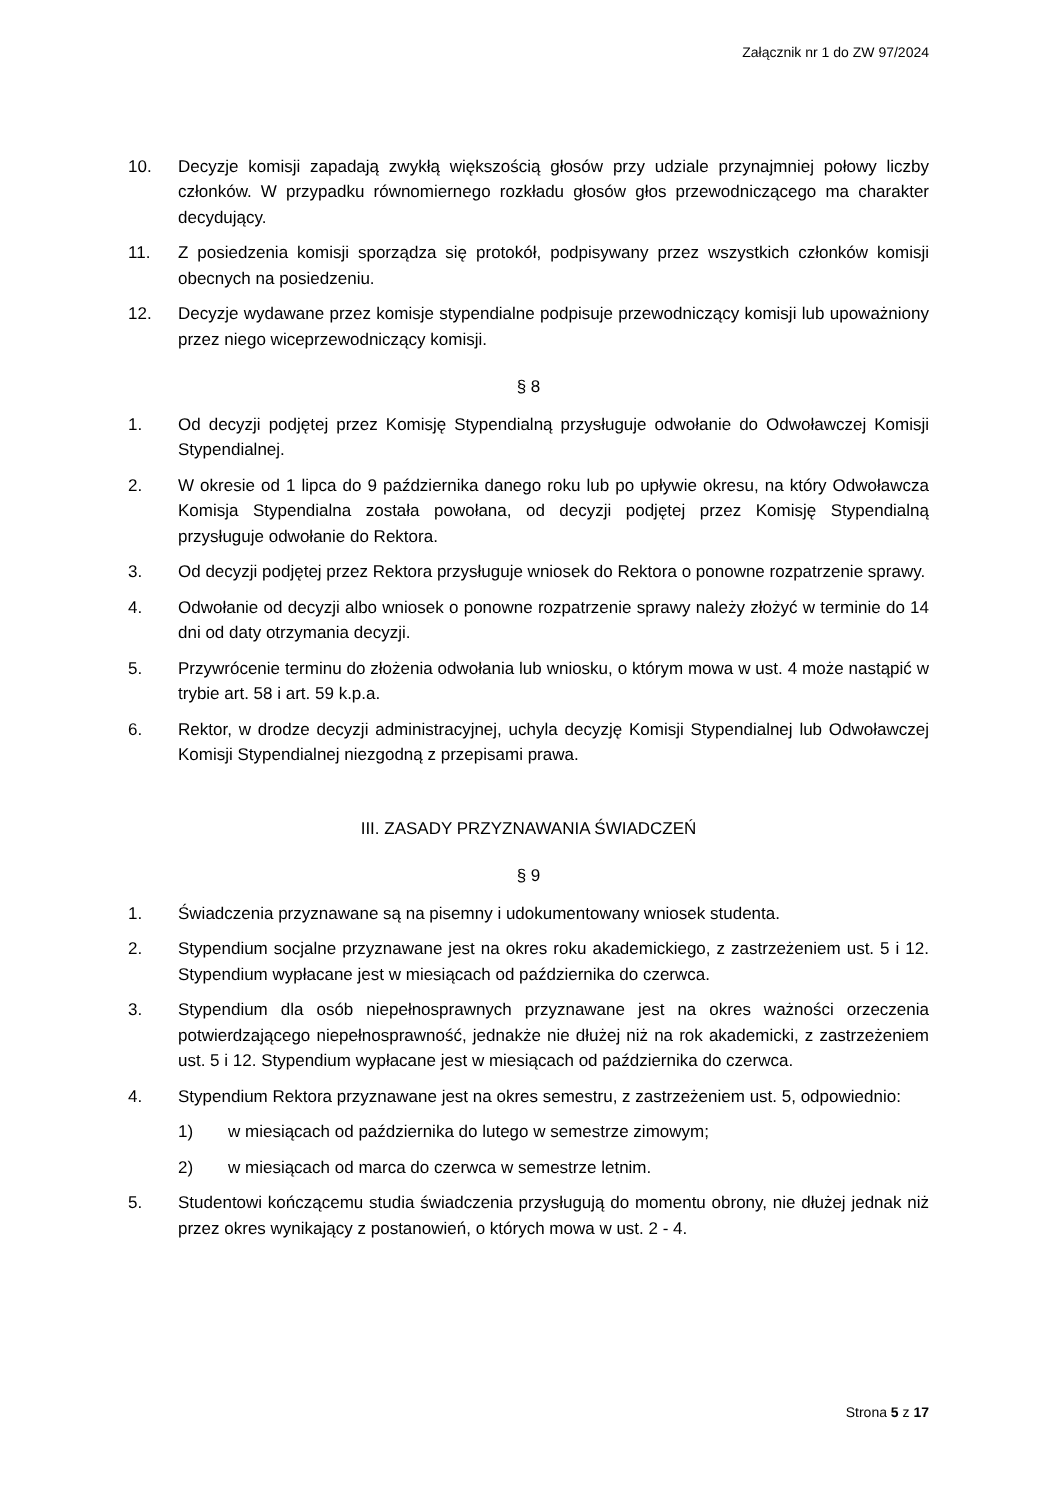Załącznik nr 1 do ZW 97/2024
10. Decyzje komisji zapadają zwykłą większością głosów przy udziale przynajmniej połowy liczby członków. W przypadku równomiernego rozkładu głosów głos przewodniczącego ma charakter decydujący.
11. Z posiedzenia komisji sporządza się protokół, podpisywany przez wszystkich członków komisji obecnych na posiedzeniu.
12. Decyzje wydawane przez komisje stypendialne podpisuje przewodniczący komisji lub upoważniony przez niego wiceprzewodniczący komisji.
§ 8
1. Od decyzji podjętej przez Komisję Stypendialną przysługuje odwołanie do Odwoławczej Komisji Stypendialnej.
2. W okresie od 1 lipca do 9 października danego roku lub po upływie okresu, na który Odwoławcza Komisja Stypendialna została powołana, od decyzji podjętej przez Komisję Stypendialną przysługuje odwołanie do Rektora.
3. Od decyzji podjętej przez Rektora przysługuje wniosek do Rektora o ponowne rozpatrzenie sprawy.
4. Odwołanie od decyzji albo wniosek o ponowne rozpatrzenie sprawy należy złożyć w terminie do 14 dni od daty otrzymania decyzji.
5. Przywrócenie terminu do złożenia odwołania lub wniosku, o którym mowa w ust. 4 może nastąpić w trybie art. 58 i art. 59 k.p.a.
6. Rektor, w drodze decyzji administracyjnej, uchyla decyzję Komisji Stypendialnej lub Odwoławczej Komisji Stypendialnej niezgodną z przepisami prawa.
III. ZASADY PRZYZNAWANIA ŚWIADCZEŃ
§ 9
1. Świadczenia przyznawane są na pisemny i udokumentowany wniosek studenta.
2. Stypendium socjalne przyznawane jest na okres roku akademickiego, z zastrzeżeniem ust. 5 i 12. Stypendium wypłacane jest w miesiącach od października do czerwca.
3. Stypendium dla osób niepełnosprawnych przyznawane jest na okres ważności orzeczenia potwierdzającego niepełnosprawność, jednakże nie dłużej niż na rok akademicki, z zastrzeżeniem ust. 5 i 12. Stypendium wypłacane jest w miesiącach od października do czerwca.
4. Stypendium Rektora przyznawane jest na okres semestru, z zastrzeżeniem ust. 5, odpowiednio:
1) w miesiącach od października do lutego w semestrze zimowym;
2) w miesiącach od marca do czerwca w semestrze letnim.
5. Studentowi kończącemu studia świadczenia przysługują do momentu obrony, nie dłużej jednak niż przez okres wynikający z postanowień, o których mowa w ust. 2 - 4.
Strona 5 z 17